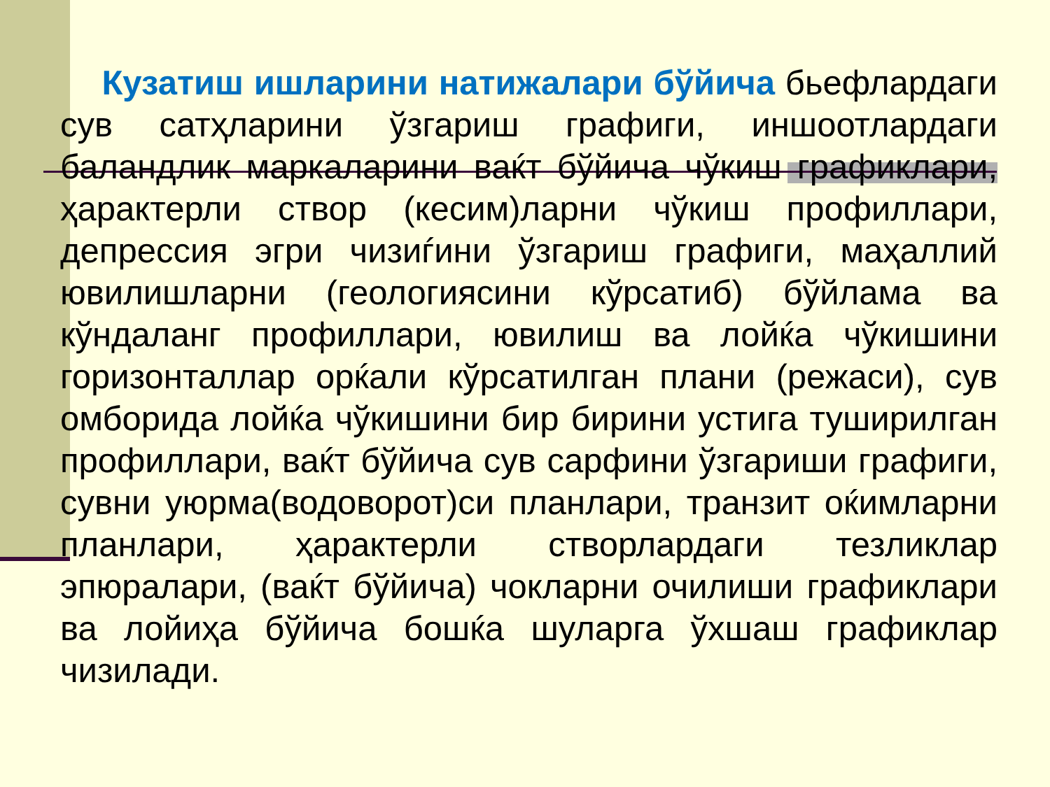Кузатиш ишларини натижалари бўйича бьефлардаги сув сатҳларини ўзгариш графиги, иншоотлардаги баландлик маркаларини ваќт бўйича чўкиш графиклари, ҳарактерли створ (кесим)ларни чўкиш профиллари, депрессия эгри чизиѓини ўзгариш графиги, маҳаллий ювилишларни (геологиясини кўрсатиб) бўйлама ва кўндаланг профиллари, ювилиш ва лойќа чўкишини горизонталлар орќали кўрсатилган плани (режаси), сув омборида лойќа чўкишини бир бирини устига туширилган профиллари, ваќт бўйича сув сарфини ўзгариши графиги, сувни уюрма(водоворот)си планлари, транзит оќимларни планлари, ҳарактерли створлардаги тезликлар эпюралари, (ваќт бўйича) чокларни очилиши графиклари ва лойиҳа бўйича бошќа шуларга ўхшаш графиклар чизилади.